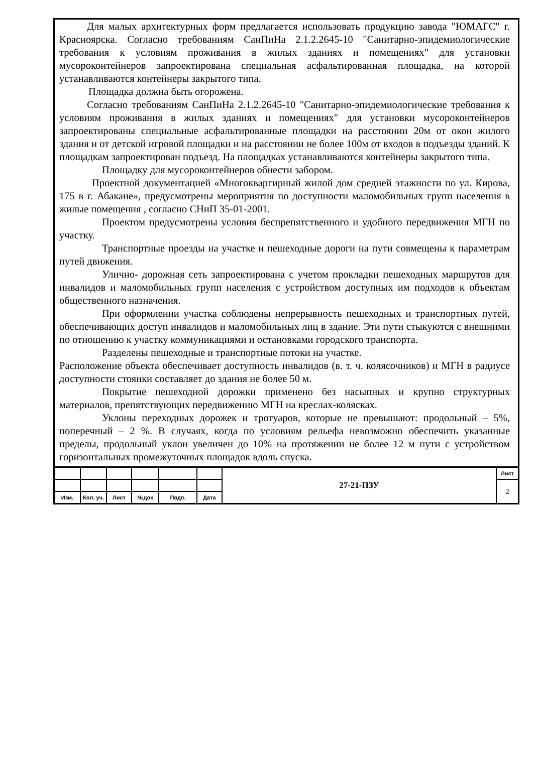Для малых архитектурных форм предлагается использовать продукцию завода "ЮМАГС" г. Красноярска. Согласно требованиям СанПиНа 2.1.2.2645-10 "Санитарно-эпидемиологические требования к условиям проживания в жилых зданиях и помещениях" для установки мусороконтейнеров запроектирована специальная асфальтированная площадка, на которой устанавливаются контейнеры закрытого типа.
Площадка должна быть огорожена.
Согласно требованиям СанПиНа 2.1.2.2645-10 "Санитарно-эпидемиологические требования к условиям проживания в жилых зданиях и помещениях" для установки мусороконтейнеров запроектированы специальные асфальтированные площадки на расстоянии 20м от окон жилого здания и от детской игровой площадки и на расстоянии не более 100м от входов в подъезды зданий. К площадкам запроектирован подъезд. На площадках устанавливаются контейнеры закрытого типа.
Площадку для мусороконтейнеров обнести забором.
Проектной документацией «Многоквартирный жилой дом средней этажности по ул. Кирова, 175 в г. Абакане», предусмотрены мероприятия по доступности маломобильных групп населения в жилые помещения , согласно СНиП 35-01-2001.
Проектом предусмотрены условия беспрепятственного и удобного передвижения МГН по участку.
Транспортные проезды на участке и пешеходные дороги на пути совмещены к параметрам путей движения.
Улично- дорожная сеть запроектирована с учетом прокладки пешеходных маршрутов для инвалидов и маломобильных групп населения с устройством доступных им подходов к объектам общественного назначения.
При оформлении участка соблюдены непрерывность пешеходных и транспортных путей, обеспечивающих доступ инвалидов и маломобильных лиц в здание. Эти пути стыкуются с внешними по отношению к участку коммуникациями и остановками городского транспорта.
Разделены пешеходные и транспортные потоки на участке.
Расположение объекта обеспечивает доступность инвалидов (в. т. ч. колясочников) и МГН в радиусе доступности стоянки составляет до здания не более 50 м.
Покрытие пешеходной дорожки применено без насыпных и крупно структурных материалов, препятствующих передвижению МГН на креслах-колясках.
Уклоны переходных дорожек и тротуаров, которые не превышают: продольный – 5%, поперечный – 2 %. В случаях, когда по условиям рельефа невозможно обеспечить указанные пределы, продольный уклон увеличен до 10% на протяжении не более 12 м пути с устройством горизонтальных промежуточных площадок вдоль спуска.
| | | | | | | 27-21-ПЗУ | Лист |
| | | | | | | | 2 |
| Изм. | Кол. уч. | Лист | №док | Подп. | Дата | | |